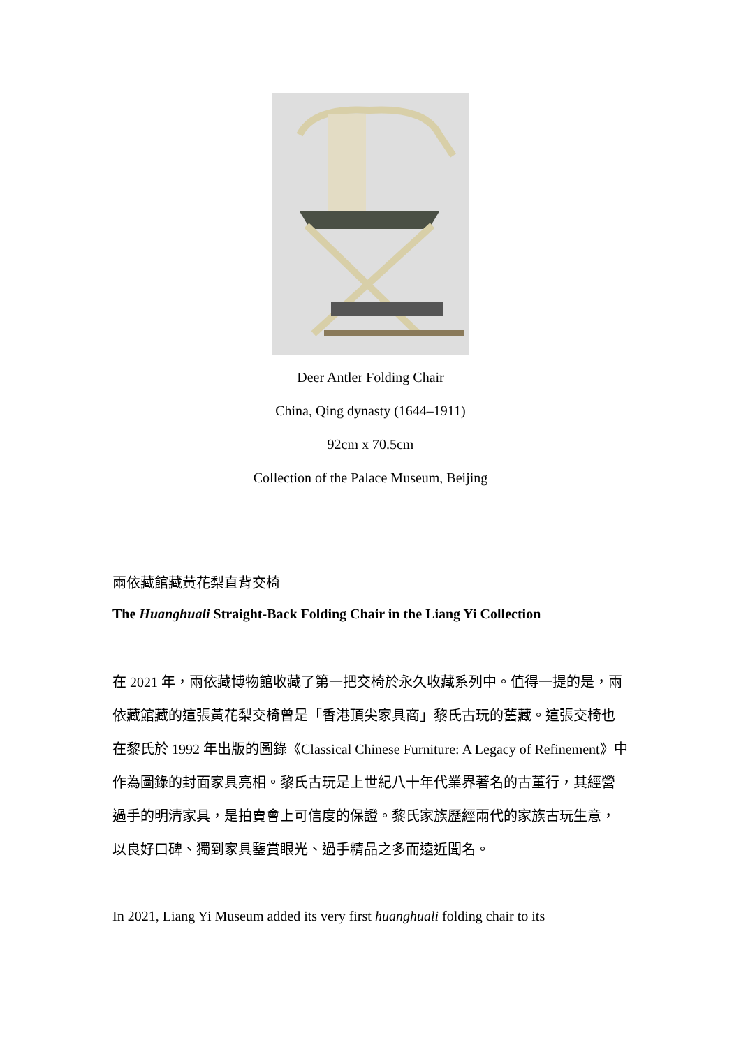Deer Antler Folding Chair
China, Qing dynasty (1644–1911)
92cm x 70.5cm
Collection of the Palace Museum, Beijing
兩依藏館藏黃花梨直背交椅
The Huanghuali Straight-Back Folding Chair in the Liang Yi Collection
在 2021 年，兩依藏博物館收藏了第一把交椅於永久收藏系列中。值得一提的是，兩依藏館藏的這張黃花梨交椅曾是「香港頂尖家具商」黎氏古玩的舊藏。這張交椅也在黎氏於 1992 年出版的圖錄《Classical Chinese Furniture: A Legacy of Refinement》中作為圖錄的封面家具亮相。黎氏古玩是上世紀八十年代業界著名的古董行，其經營過手的明清家具，是拍賣會上可信度的保證。黎氏家族歷經兩代的家族古玩生意，以良好口碑、獨到家具鑒賞眼光、過手精品之多而遠近聞名。
In 2021, Liang Yi Museum added its very first huanghuali folding chair to its